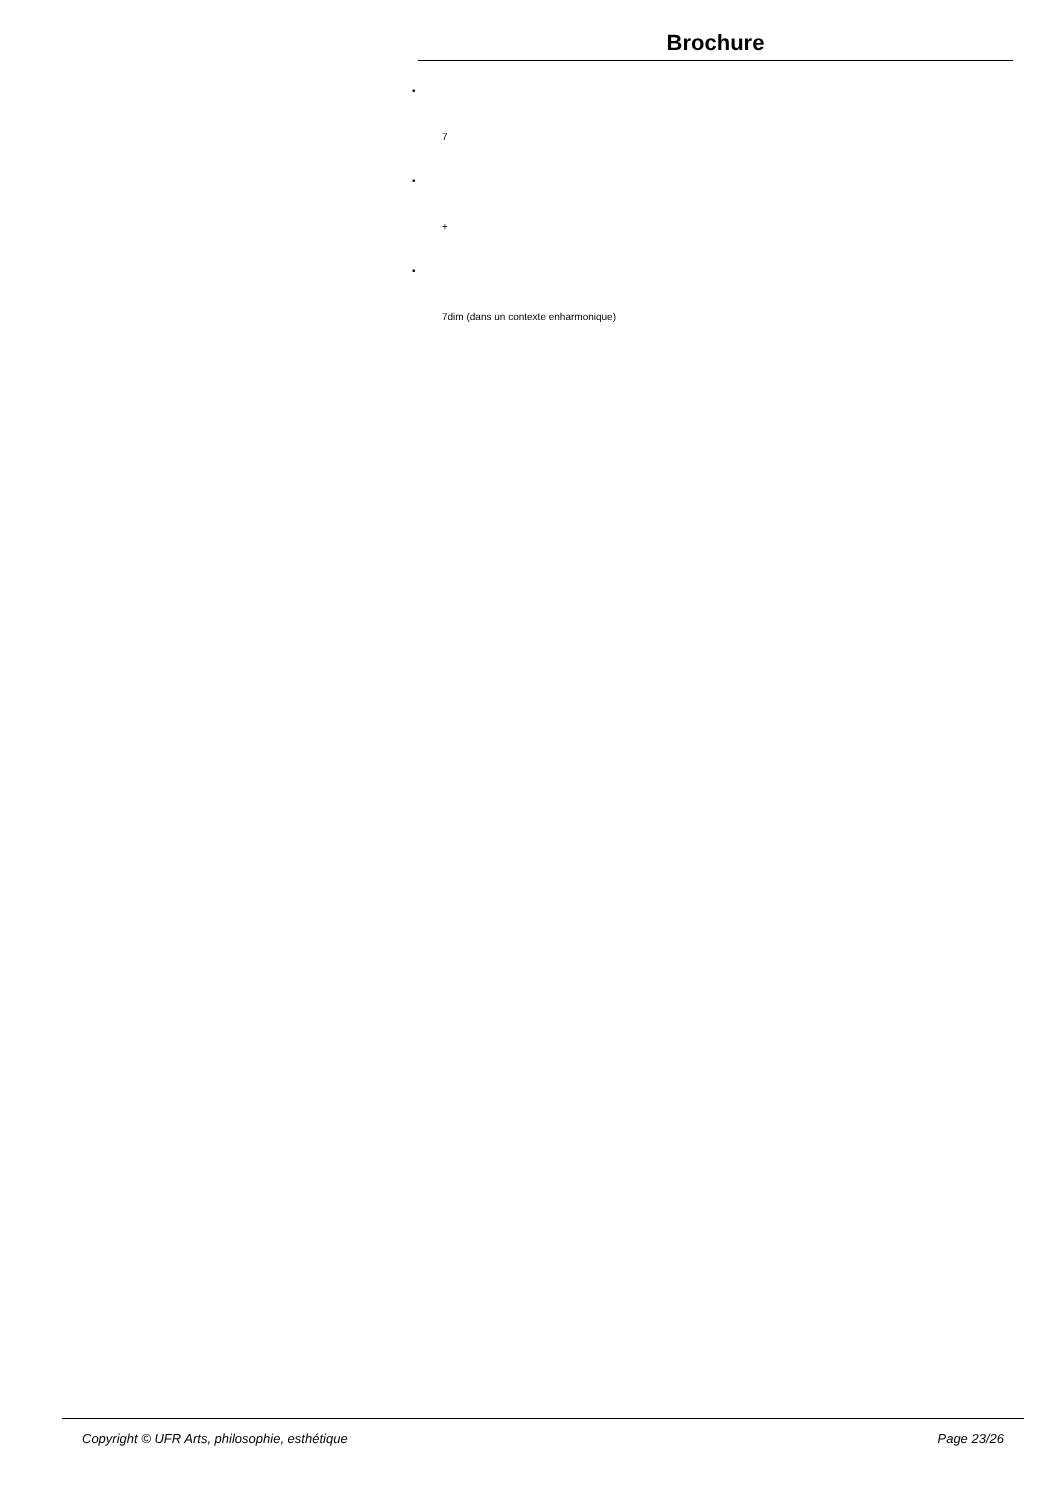Brochure
•
7
•
+
•
7dim (dans un contexte enharmonique)
Copyright © UFR Arts, philosophie, esthétique Page 23/26